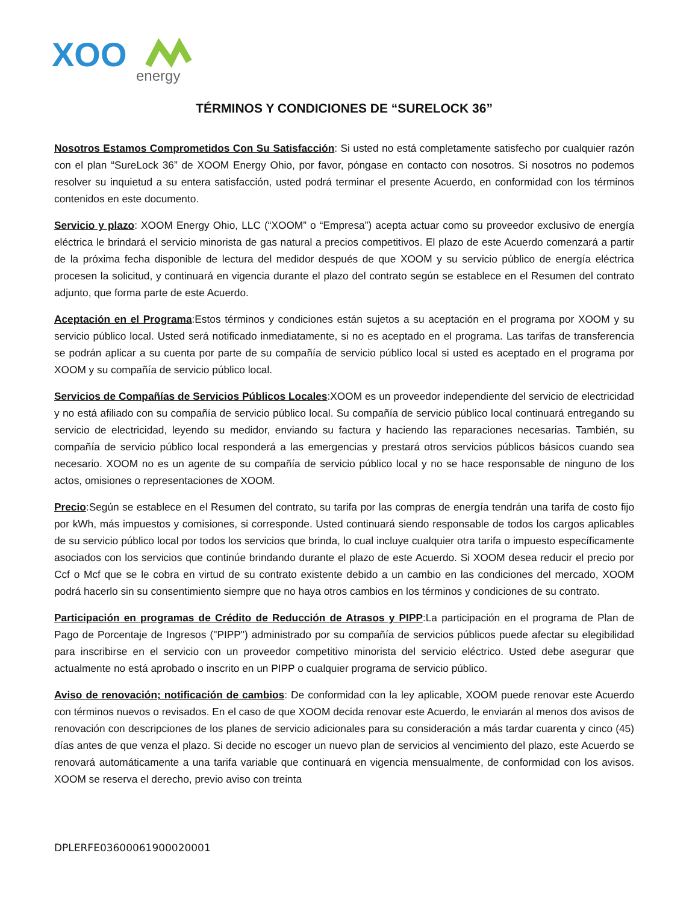XOO
energy
TÉRMINOS Y CONDICIONES DE “SURELOCK 36”
Nosotros Estamos Comprometidos Con Su Satisfacción: Si usted no está completamente satisfecho por cualquier razón con el plan “SureLock 36” de XOOM Energy Ohio, por favor, póngase en contacto con nosotros. Si nosotros no podemos resolver su inquietud a su entera satisfacción, usted podrá terminar el presente Acuerdo, en conformidad con los términos contenidos en este documento.
Servicio y plazo: XOOM Energy Ohio, LLC (“XOOM” o “Empresa”) acepta actuar como su proveedor exclusivo de energía eléctrica le brindará el servicio minorista de gas natural a precios competitivos. El plazo de este Acuerdo comenzará a partir de la próxima fecha disponible de lectura del medidor después de que XOOM y su servicio público de energía eléctrica procesen la solicitud, y continuará en vigencia durante el plazo del contrato según se establece en el Resumen del contrato adjunto, que forma parte de este Acuerdo.
Aceptación en el Programa:Estos términos y condiciones están sujetos a su aceptación en el programa por XOOM y su servicio público local. Usted será notificado inmediatamente, si no es aceptado en el programa. Las tarifas de transferencia se podrán aplicar a su cuenta por parte de su compañía de servicio público local si usted es aceptado en el programa por XOOM y su compañía de servicio público local.
Servicios de Compañías de Servicios Públicos Locales:XOOM es un proveedor independiente del servicio de electricidad y no está afiliado con su compañía de servicio público local. Su compañía de servicio público local continuará entregando su servicio de electricidad, leyendo su medidor, enviando su factura y haciendo las reparaciones necesarias. También, su compañía de servicio público local responderá a las emergencias y prestará otros servicios públicos básicos cuando sea necesario. XOOM no es un agente de su compañía de servicio público local y no se hace responsable de ninguno de los actos, omisiones o representaciones de XOOM.
Precio:Según se establece en el Resumen del contrato, su tarifa por las compras de energía tendrán una tarifa de costo fijo por kWh, más impuestos y comisiones, si corresponde. Usted continuará siendo responsable de todos los cargos aplicables de su servicio público local por todos los servicios que brinda, lo cual incluye cualquier otra tarifa o impuesto específicamente asociados con los servicios que continúe brindando durante el plazo de este Acuerdo. Si XOOM desea reducir el precio por Ccf o Mcf que se le cobra en virtud de su contrato existente debido a un cambio en las condiciones del mercado, XOOM podrá hacerlo sin su consentimiento siempre que no haya otros cambios en los términos y condiciones de su contrato.
Participación en programas de Crédito de Reducción de Atrasos y PIPP:La participación en el programa de Plan de Pago de Porcentaje de Ingresos ("PIPP") administrado por su compañía de servicios públicos puede afectar su elegibilidad para inscribirse en el servicio con un proveedor competitivo minorista del servicio eléctrico. Usted debe asegurar que actualmente no está aprobado o inscrito en un PIPP o cualquier programa de servicio público.
Aviso de renovación; notificación de cambios: De conformidad con la ley aplicable, XOOM puede renovar este Acuerdo con términos nuevos o revisados. En el caso de que XOOM decida renovar este Acuerdo, le enviarán al menos dos avisos de renovación con descripciones de los planes de servicio adicionales para su consideración a más tardar cuarenta y cinco (45) días antes de que venza el plazo. Si decide no escoger un nuevo plan de servicios al vencimiento del plazo, este Acuerdo se renovará automáticamente a una tarifa variable que continuará en vigencia mensualmente, de conformidad con los avisos. XOOM se reserva el derecho, previo aviso con treinta
DPLERFE03600061900020001